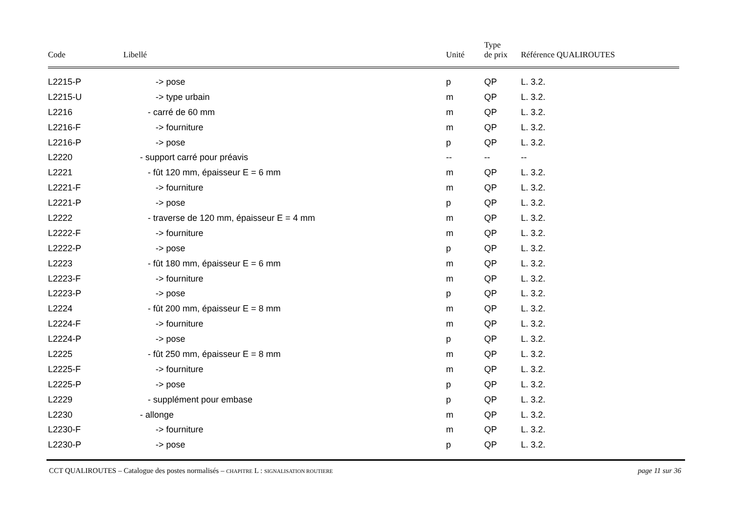| Code | Libellé | Unité | Type de prix | Référence QUALIROUTES |
| --- | --- | --- | --- | --- |
| L2215-P | -> pose | p | QP | L. 3.2. |
| L2215-U | -> type urbain | m | QP | L. 3.2. |
| L2216 | - carré de 60 mm | m | QP | L. 3.2. |
| L2216-F | -> fourniture | m | QP | L. 3.2. |
| L2216-P | -> pose | p | QP | L. 3.2. |
| L2220 | - support carré pour préavis | -- | -- | -- |
| L2221 | - fût 120 mm, épaisseur E = 6 mm | m | QP | L. 3.2. |
| L2221-F | -> fourniture | m | QP | L. 3.2. |
| L2221-P | -> pose | p | QP | L. 3.2. |
| L2222 | - traverse de 120 mm, épaisseur E = 4 mm | m | QP | L. 3.2. |
| L2222-F | -> fourniture | m | QP | L. 3.2. |
| L2222-P | -> pose | p | QP | L. 3.2. |
| L2223 | - fût 180 mm, épaisseur E = 6 mm | m | QP | L. 3.2. |
| L2223-F | -> fourniture | m | QP | L. 3.2. |
| L2223-P | -> pose | p | QP | L. 3.2. |
| L2224 | - fût 200 mm, épaisseur E = 8 mm | m | QP | L. 3.2. |
| L2224-F | -> fourniture | m | QP | L. 3.2. |
| L2224-P | -> pose | p | QP | L. 3.2. |
| L2225 | - fût 250 mm, épaisseur E = 8 mm | m | QP | L. 3.2. |
| L2225-F | -> fourniture | m | QP | L. 3.2. |
| L2225-P | -> pose | p | QP | L. 3.2. |
| L2229 | - supplément pour embase | p | QP | L. 3.2. |
| L2230 | - allonge | m | QP | L. 3.2. |
| L2230-F | -> fourniture | m | QP | L. 3.2. |
| L2230-P | -> pose | p | QP | L. 3.2. |
CCT QUALIROUTES – Catalogue des postes normalisés – CHAPITRE L : SIGNALISATION ROUTIERE page 11 sur 36